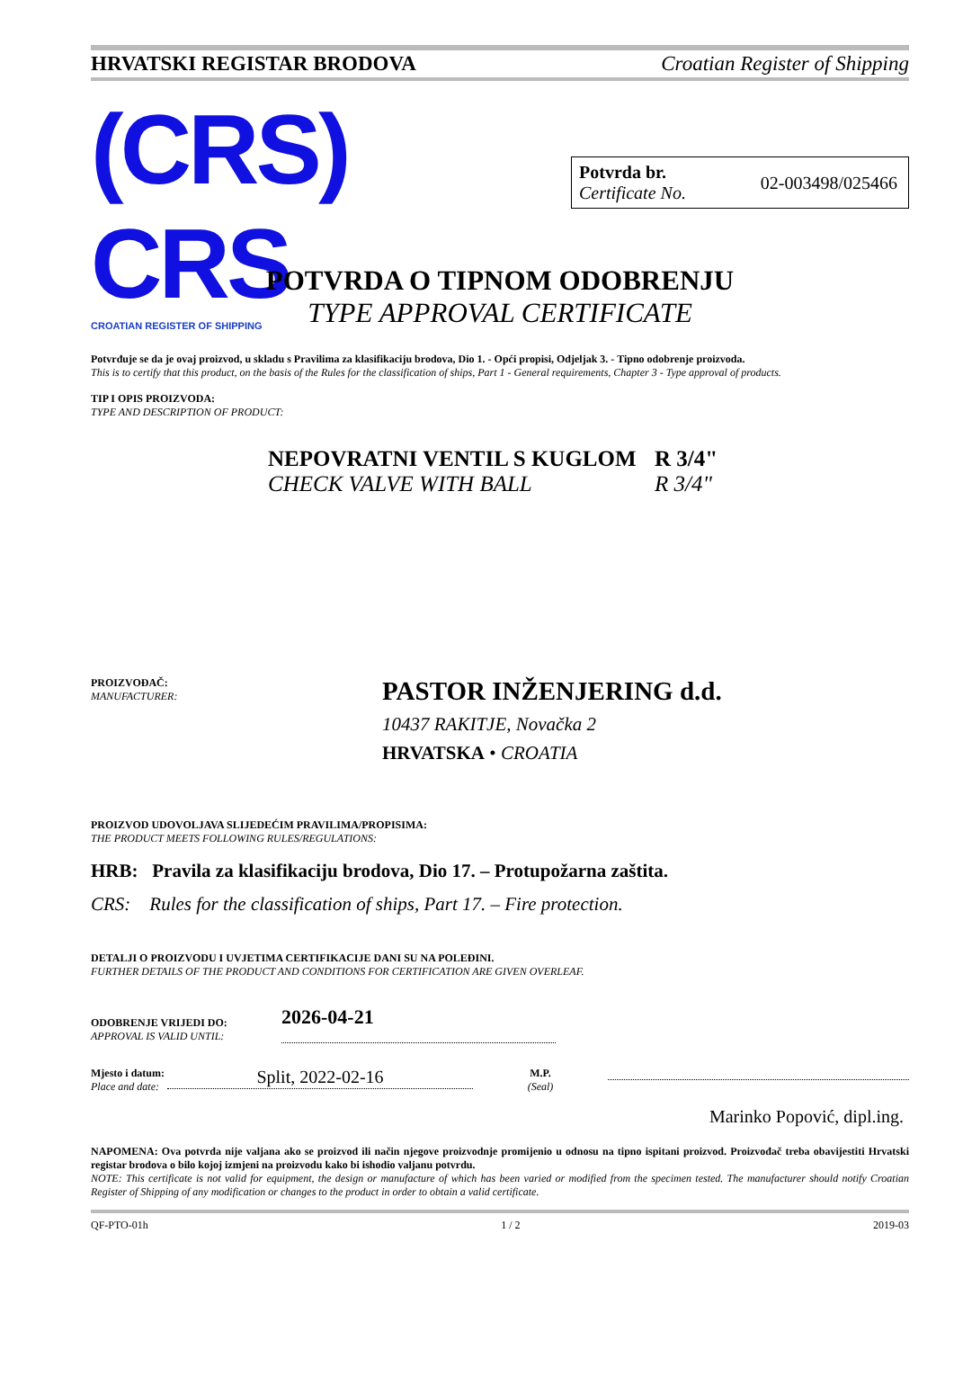HRVATSKI REGISTAR BRODOVA Croatian Register of Shipping
(CRS) CRS
CROATIAN REGISTER OF SHIPPING
Potvrda br.
Certificate No.
02-003498/025466
POTVRDA O TIPNOM ODOBRENJU
TYPE APPROVAL CERTIFICATE
Potvrđuje se da je ovaj proizvod, u skladu s Pravilima za klasifikaciju brodova, Dio 1. - Opći propisi, Odjeljak 3. - Tipno odobrenje proizvoda.
This is to certify that this product, on the basis of the Rules for the classification of ships, Part 1 - General requirements, Chapter 3 - Type approval of products.
TIP I OPIS PROIZVODA:
TYPE AND DESCRIPTION OF PRODUCT:
NEPOVRATNI VENTIL S KUGLOM R 3/4"
CHECK VALVE WITH BALL R 3/4"
PROIZVOĐAČ:
MANUFACTURER:
PASTOR INŽENJERING d.d.
10437 RAKITJE, Novačka 2
HRVATSKA • CROATIA
PROIZVOD UDOVOLJAVA SLIJEDEĆIM PRAVILIMA/PROPISIMA:
THE PRODUCT MEETS FOLLOWING RULES/REGULATIONS:
HRB: Pravila za klasifikaciju brodova, Dio 17. – Protupožarna zaštita.
CRS: Rules for the classification of ships, Part 17. – Fire protection.
DETALJI O PROIZVODU I UVJETIMA CERTIFIKACIJE DANI SU NA POLEĐINI.
FURTHER DETAILS OF THE PRODUCT AND CONDITIONS FOR CERTIFICATION ARE GIVEN OVERLEAF.
ODOBRENJE VRIJEDI DO:
APPROVAL IS VALID UNTIL:
2026-04-21
Mjesto i datum:
Place and date:
Split, 2022-02-16
M.P.
(Seal)
Marinko Popović, dipl.ing.
NAPOMENA: Ova potvrda nije valjana ako se proizvod ili način njegove proizvodnje promijenio u odnosu na tipno ispitani proizvod. Proizvođač treba obavijestiti Hrvatski registar brodova o bilo kojoj izmjeni na proizvodu kako bi ishodio valjanu potvrdu.
NOTE: This certificate is not valid for equipment, the design or manufacture of which has been varied or modified from the specimen tested. The manufacturer should notify Croatian Register of Shipping of any modification or changes to the product in order to obtain a valid certificate.
QF-PTO-01h 1 / 2 2019-03